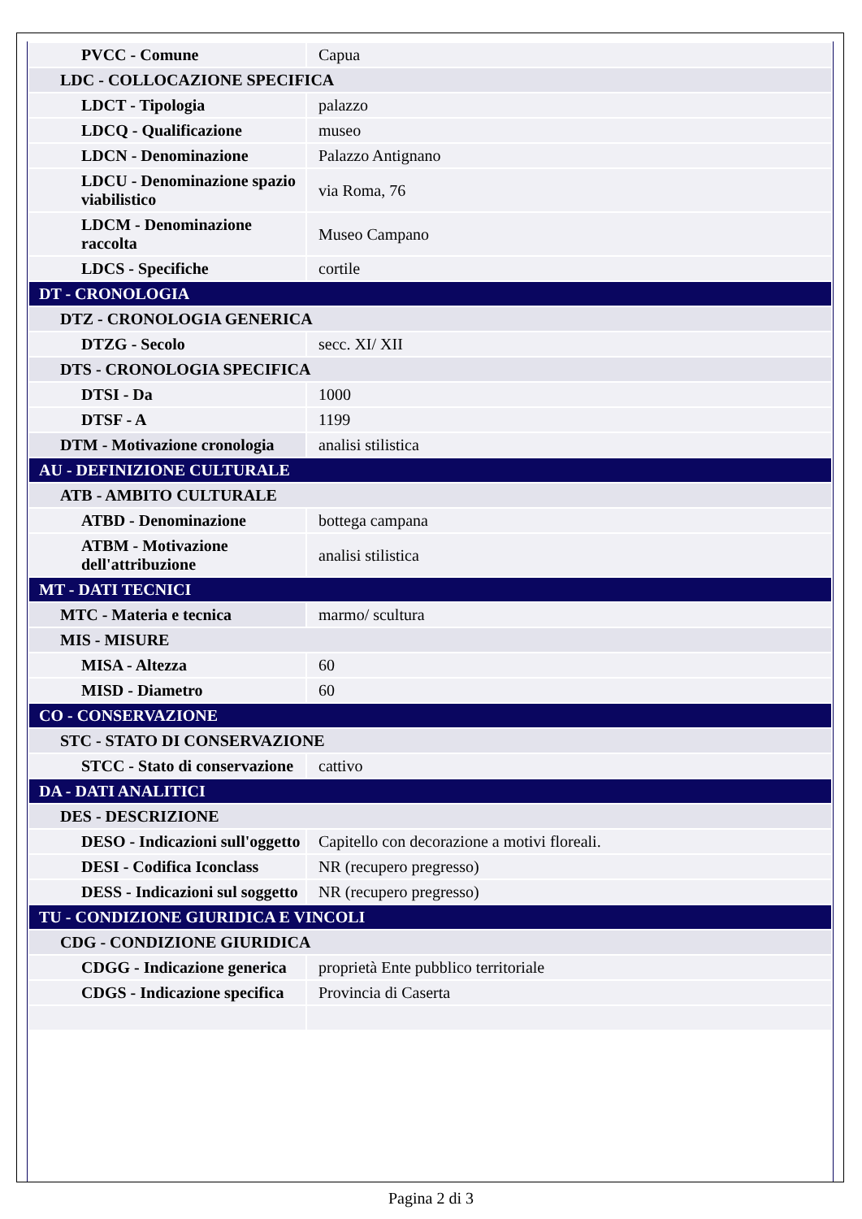| PVCC - Comune | Capua |
| LDC - COLLOCAZIONE SPECIFICA | |
| LDCT - Tipologia | palazzo |
| LDCQ - Qualificazione | museo |
| LDCN - Denominazione | Palazzo Antignano |
| LDCU - Denominazione spazio viabilistico | via Roma, 76 |
| LDCM - Denominazione raccolta | Museo Campano |
| LDCS - Specifiche | cortile |
| DT - CRONOLOGIA | |
| DTZ - CRONOLOGIA GENERICA | |
| DTZG - Secolo | secc. XI/ XII |
| DTS - CRONOLOGIA SPECIFICA | |
| DTSI - Da | 1000 |
| DTSF - A | 1199 |
| DTM - Motivazione cronologia | analisi stilistica |
| AU - DEFINIZIONE CULTURALE | |
| ATB - AMBITO CULTURALE | |
| ATBD - Denominazione | bottega campana |
| ATBM - Motivazione dell'attribuzione | analisi stilistica |
| MT - DATI TECNICI | |
| MTC - Materia e tecnica | marmo/ scultura |
| MIS - MISURE | |
| MISA - Altezza | 60 |
| MISD - Diametro | 60 |
| CO - CONSERVAZIONE | |
| STC - STATO DI CONSERVAZIONE | |
| STCC - Stato di conservazione | cattivo |
| DA - DATI ANALITICI | |
| DES - DESCRIZIONE | |
| DESO - Indicazioni sull'oggetto | Capitello con decorazione a motivi floreali. |
| DESI - Codifica Iconclass | NR (recupero pregresso) |
| DESS - Indicazioni sul soggetto | NR (recupero pregresso) |
| TU - CONDIZIONE GIURIDICA E VINCOLI | |
| CDG - CONDIZIONE GIURIDICA | |
| CDGG - Indicazione generica | proprietà Ente pubblico territoriale |
| CDGS - Indicazione specifica | Provincia di Caserta |
Pagina 2 di 3